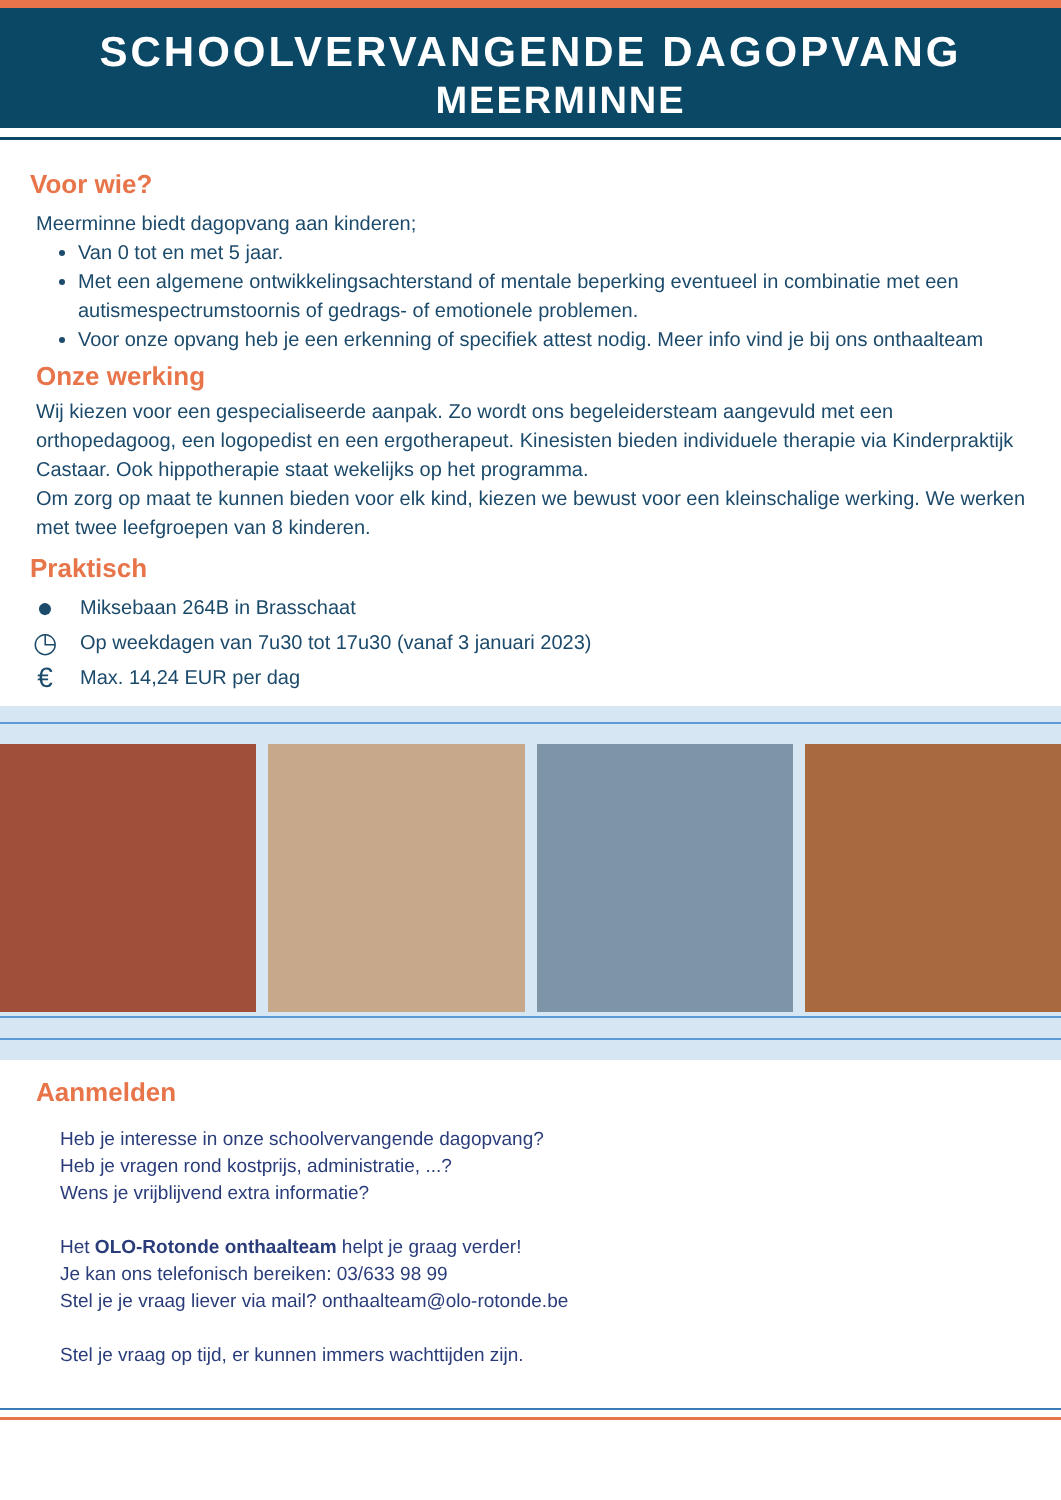SCHOOLVERVANGENDE DAGOPVANG
MEERMINNE
Voor wie?
Meerminne biedt dagopvang aan kinderen;
Van 0 tot en met 5 jaar.
Met een algemene ontwikkelingsachterstand of mentale beperking eventueel in combinatie met een autismespectrumstoornis of gedrags- of emotionele problemen.
Voor onze opvang heb je een erkenning of specifiek attest nodig. Meer info vind je bij ons onthaalteam
Onze werking
Wij kiezen voor een gespecialiseerde aanpak. Zo wordt ons begeleidersteam aangevuld met een orthopedagoog, een logopedist en een ergotherapeut. Kinesisten bieden individuele therapie via Kinderpraktijk Castaar. Ook hippotherapie staat wekelijks op het programma.
Om zorg op maat te kunnen bieden voor elk kind, kiezen we bewust voor een kleinschalige werking. We werken met twee leefgroepen van 8 kinderen.
Praktisch
● Miksebaan 264B in Brasschaat
◷ Op weekdagen van 7u30 tot 17u30 (vanaf 3 januari 2023)
€ Max. 14,24 EUR per dag
Aanmelden
Heb je interesse in onze schoolvervangende dagopvang?
Heb je vragen rond kostprijs, administratie, ...?
Wens je vrijblijvend extra informatie?
Het OLO-Rotonde onthaalteam helpt je graag verder!
Je kan ons telefonisch bereiken: 03/633 98 99
Stel je je vraag liever via mail? onthaalteam@olo-rotonde.be
Stel je vraag op tijd, er kunnen immers wachttijden zijn.